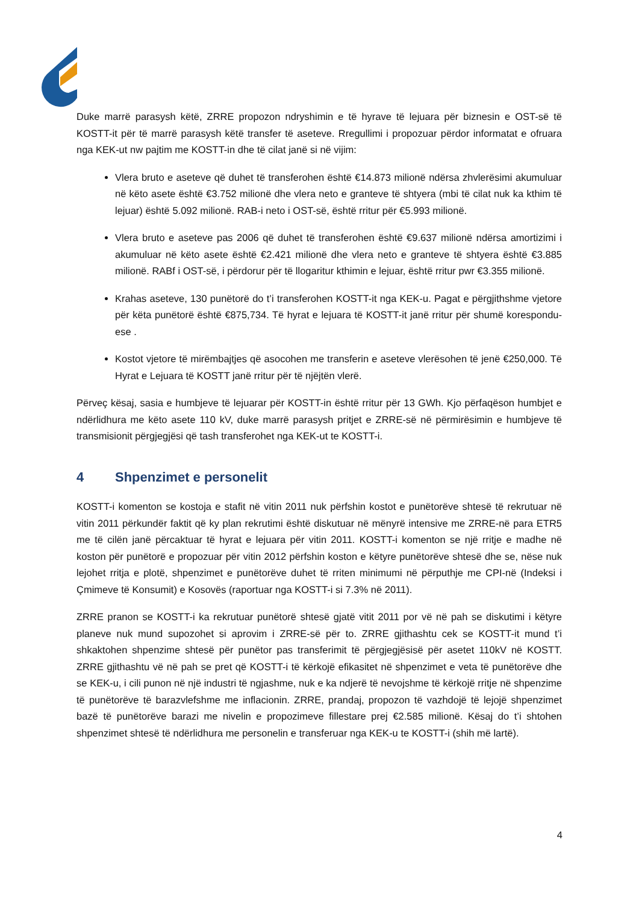Duke marrë parasysh këtë, ZRRE propozon ndryshimin e të hyrave të lejuara për biznesin e OST-së të KOSTT-it për të marrë parasysh këtë transfer të aseteve. Rregullimi i propozuar përdor informatat e ofruara nga KEK-ut nw pajtim me KOSTT-in dhe të cilat janë si në vijim:
Vlera bruto e aseteve që duhet të transferohen është €14.873 milionë ndërsa zhvlerësimi akumuluar në këto asete është €3.752 milionë dhe vlera neto e granteve të shtyera (mbi të cilat nuk ka kthim të lejuar) është 5.092 milionë. RAB-i neto i OST-së, është rritur për €5.993 milionë.
Vlera bruto e aseteve pas 2006 që duhet të transferohen është €9.637 milionë ndërsa amortizimi i akumuluar në këto asete është €2.421 milionë dhe vlera neto e granteve të shtyera është €3.885 milionë. RABf i OST-së, i përdorur për të llogaritur kthimin e lejuar, është rritur pwr €3.355 milionë.
Krahas aseteve, 130 punëtorë do t’i transferohen KOSTT-it nga KEK-u. Pagat e përgjithshme vjetore për këta punëtorë është €875,734. Të hyrat e lejuara të KOSTT-it janë rritur për shumë korespondu­ese .
Kostot vjetore të mirëmbajtjes që asocohen me transferin e aseteve vlerësohen të jenë €250,000. Të Hyrat e Lejuara të KOSTT janë rritur për të njëjtën vlerë.
Përveç kësaj, sasia e humbjeve të lejuarar për KOSTT-in është rritur për 13 GWh. Kjo përfaqëson humbjet e ndërlidhura me këto asete 110 kV, duke marrë parasysh pritjet e ZRRE-së në përmirësimin e humbjeve të transmisionit përgjegjësi që tash transferohet nga KEK-ut te KOSTT-i.
4 Shpenzimet e personelit
KOSTT-i komenton se kostoja e stafit në vitin 2011 nuk përfshin kostot e punëtorëve shtesë të rekrutuar në vitin 2011 përkundër faktit që ky plan rekrutimi është diskutuar në mënyrë intensive me ZRRE-në para ETR5 me të cilën janë përcaktuar të hyrat e lejuara për vitin 2011. KOSTT-i komenton se një rritje e madhe në koston për punëtorë e propozuar për vitin 2012 përfshin koston e këtyre punëtorëve shtesë dhe se, nëse nuk lejohet rritja e plotë, shpenzimet e punëtorëve duhet të rriten minimumi në përputhje me CPI-në (Indeksi i Çmimeve të Konsumit) e Kosovës (raportuar nga KOSTT-i si 7.3% në 2011).
ZRRE pranon se KOSTT-i ka rekrutuar punëtorë shtesë gjatë vitit 2011 por vë në pah se diskutimi i këtyre planeve nuk mund supozohet si aprovim i ZRRE-së për to. ZRRE gjithashtu cek se KOSTT-it mund t’i shkaktohen shpenzime shtesë për punëtor pas transferimit të përgjegjësisë për asetet 110kV në KOSTT. ZRRE gjithashtu vë në pah se pret që KOSTT-i të kërkojë efikasitet në shpenzimet e veta të punëtorëve dhe se KEK-u, i cili punon në një industri të ngjashme, nuk e ka ndjerë të nevojshme të kërkojë rritje në shpenzime të punëtorëve të barazvlefshme me inflacionin. ZRRE, prandaj, propozon të vazhdojë të lejojë shpenzimet bazë të punëtorëve barazi me nivelin e propozimeve fillestare prej €2.585 milionë. Kësaj do t’i shtohen shpenzimet shtesë të ndërlidhura me personelin e transferuar nga KEK-u te KOSTT-i (shih më lartë).
4